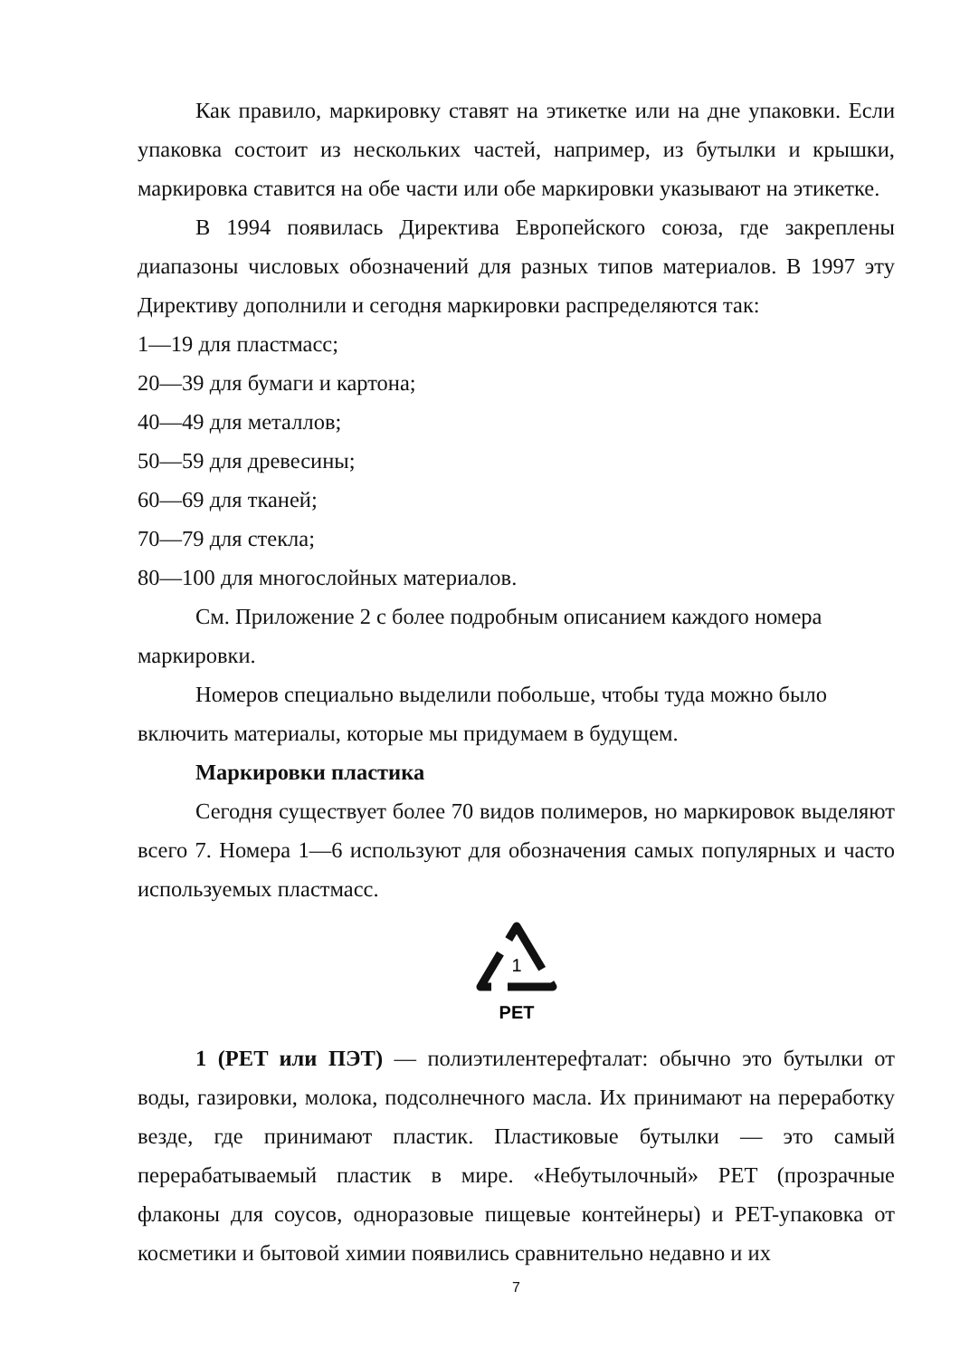Как правило, маркировку ставят на этикетке или на дне упаковки. Если упаковка состоит из нескольких частей, например, из бутылки и крышки, маркировка ставится на обе части или обе маркировки указывают на этикетке.
В 1994 появилась Директива Европейского союза, где закреплены диапазоны числовых обозначений для разных типов материалов. В 1997 эту Директиву дополнили и сегодня маркировки распределяются так:
1—19 для пластмасс;
20—39 для бумаги и картона;
40—49 для металлов;
50—59 для древесины;
60—69 для тканей;
70—79 для стекла;
80—100 для многослойных материалов.
См. Приложение 2 с более подробным описанием каждого номера маркировки.
Номеров специально выделили побольше, чтобы туда можно было включить материалы, которые мы придумаем в будущем.
Маркировки пластика
Сегодня существует более 70 видов полимеров, но маркировок выделяют всего 7. Номера 1—6 используют для обозначения самых популярных и часто используемых пластмасс.
1
PET
1 (PET или ПЭТ) — полиэтилентерефталат: обычно это бутылки от воды, газировки, молока, подсолнечного масла. Их принимают на переработку везде, где принимают пластик. Пластиковые бутылки — это самый перерабатываемый пластик в мире. «Небутылочный» PET (прозрачные флаконы для соусов, одноразовые пищевые контейнеры) и PET-упаковка от косметики и бытовой химии появились сравнительно недавно и их
7